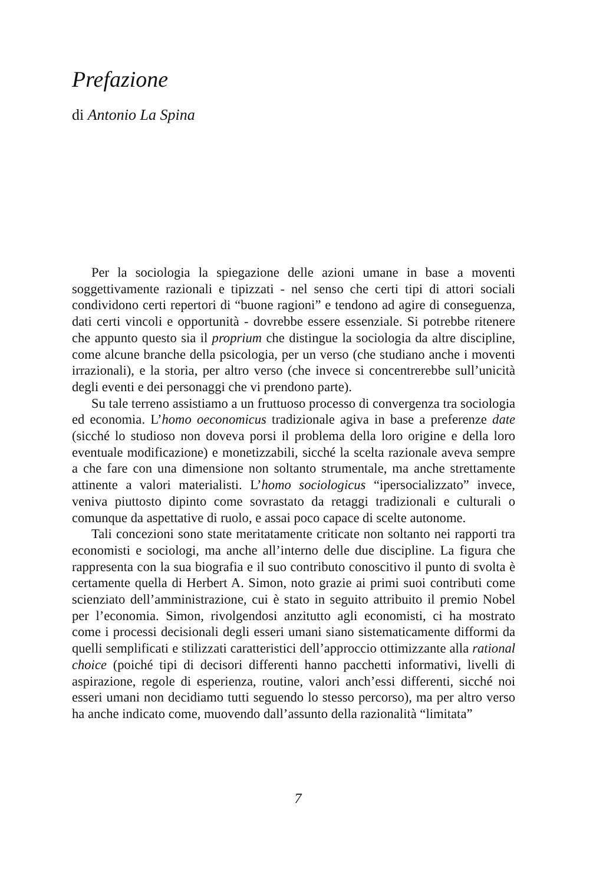Prefazione
di Antonio La Spina
Per la sociologia la spiegazione delle azioni umane in base a moventi soggettivamente razionali e tipizzati - nel senso che certi tipi di attori sociali condividono certi repertori di “buone ragioni” e tendono ad agire di conseguenza, dati certi vincoli e opportunità - dovrebbe essere essenziale. Si potrebbe ritenere che appunto questo sia il proprium che distingue la sociologia da altre discipline, come alcune branche della psicologia, per un verso (che studiano anche i moventi irrazionali), e la storia, per altro verso (che invece si concentrerebbe sull’unicità degli eventi e dei personaggi che vi prendono parte).
Su tale terreno assistiamo a un fruttuoso processo di convergenza tra sociologia ed economia. L’homo oeconomicus tradizionale agiva in base a preferenze date (sicché lo studioso non doveva porsi il problema della loro origine e della loro eventuale modificazione) e monetizzabili, sicché la scelta razionale aveva sempre a che fare con una dimensione non soltanto strumentale, ma anche strettamente attinente a valori materialisti. L’homo sociologicus “ipersocializzato” invece, veniva piuttosto dipinto come sovrastato da retaggi tradizionali e culturali o comunque da aspettative di ruolo, e assai poco capace di scelte autonome.
Tali concezioni sono state meritatamente criticate non soltanto nei rapporti tra economisti e sociologi, ma anche all’interno delle due discipline. La figura che rappresenta con la sua biografia e il suo contributo conoscitivo il punto di svolta è certamente quella di Herbert A. Simon, noto grazie ai primi suoi contributi come scienziato dell’amministrazione, cui è stato in seguito attribuito il premio Nobel per l’economia. Simon, rivolgendosi anzitutto agli economisti, ci ha mostrato come i processi decisionali degli esseri umani siano sistematicamente difformi da quelli semplificati e stilizzati caratteristici dell’approccio ottimizzante alla rational choice (poiché tipi di decisori differenti hanno pacchetti informativi, livelli di aspirazione, regole di esperienza, routine, valori anch’essi differenti, sicché noi esseri umani non decidiamo tutti seguendo lo stesso percorso), ma per altro verso ha anche indicato come, muovendo dall’assunto della razionalità “limitata”
7